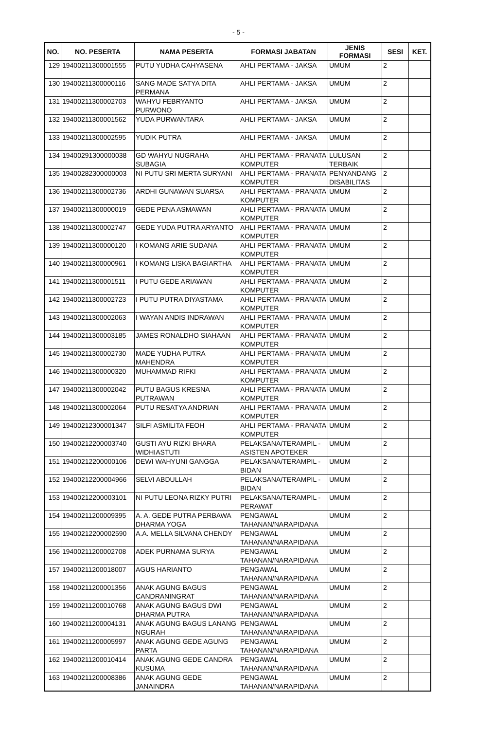- 5 -
| NO. | NO. PESERTA | NAMA PESERTA | FORMASI JABATAN | JENIS FORMASI | SESI | KET. |
| --- | --- | --- | --- | --- | --- | --- |
| 129 | 19400211300001555 | PUTU YUDHA CAHYASENA | AHLI PERTAMA - JAKSA | UMUM | 2 | |
| 130 | 19400211300000116 | SANG MADE SATYA DITA PERMANA | AHLI PERTAMA - JAKSA | UMUM | 2 | |
| 131 | 19400211300002703 | WAHYU FEBRYANTO PURWONO | AHLI PERTAMA - JAKSA | UMUM | 2 | |
| 132 | 19400211300001562 | YUDA PURWANTARA | AHLI PERTAMA - JAKSA | UMUM | 2 | |
| 133 | 19400211300002595 | YUDIK PUTRA | AHLI PERTAMA - JAKSA | UMUM | 2 | |
| 134 | 19400291300000038 | GD WAHYU NUGRAHA SUBAGIA | AHLI PERTAMA - PRANATA KOMPUTER | LULUSAN TERBAIK | 2 | |
| 135 | 19400282300000003 | NI PUTU SRI MERTA SURYANI | AHLI PERTAMA - PRANATA KOMPUTER | PENYANDANG DISABILITAS | 2 | |
| 136 | 19400211300002736 | ARDHI GUNAWAN SUARSA | AHLI PERTAMA - PRANATA KOMPUTER | UMUM | 2 | |
| 137 | 19400211300000019 | GEDE PENA ASMAWAN | AHLI PERTAMA - PRANATA KOMPUTER | UMUM | 2 | |
| 138 | 19400211300002747 | GEDE YUDA PUTRA ARYANTO | AHLI PERTAMA - PRANATA KOMPUTER | UMUM | 2 | |
| 139 | 19400211300000120 | I KOMANG ARIE SUDANA | AHLI PERTAMA - PRANATA KOMPUTER | UMUM | 2 | |
| 140 | 19400211300000961 | I KOMANG LISKA BAGIARTHA | AHLI PERTAMA - PRANATA KOMPUTER | UMUM | 2 | |
| 141 | 19400211300001511 | I PUTU GEDE ARIAWAN | AHLI PERTAMA - PRANATA KOMPUTER | UMUM | 2 | |
| 142 | 19400211300002723 | I PUTU PUTRA DIYASTAMA | AHLI PERTAMA - PRANATA KOMPUTER | UMUM | 2 | |
| 143 | 19400211300002063 | I WAYAN ANDIS INDRAWAN | AHLI PERTAMA - PRANATA KOMPUTER | UMUM | 2 | |
| 144 | 19400211300003185 | JAMES RONALDHO SIAHAAN | AHLI PERTAMA - PRANATA KOMPUTER | UMUM | 2 | |
| 145 | 19400211300002730 | MADE YUDHA PUTRA MAHENDRA | AHLI PERTAMA - PRANATA KOMPUTER | UMUM | 2 | |
| 146 | 19400211300000320 | MUHAMMAD RIFKI | AHLI PERTAMA - PRANATA KOMPUTER | UMUM | 2 | |
| 147 | 19400211300002042 | PUTU BAGUS KRESNA PUTRAWAN | AHLI PERTAMA - PRANATA KOMPUTER | UMUM | 2 | |
| 148 | 19400211300002064 | PUTU RESATYA ANDRIAN | AHLI PERTAMA - PRANATA KOMPUTER | UMUM | 2 | |
| 149 | 19400212300001347 | SILFI ASMILITA FEOH | AHLI PERTAMA - PRANATA KOMPUTER | UMUM | 2 | |
| 150 | 19400212200003740 | GUSTI AYU RIZKI BHARA WIDHIASTUTI | PELAKSANA/TERAMPIL - ASISTEN APOTEKER | UMUM | 2 | |
| 151 | 19400212200000106 | DEWI WAHYUNI GANGGA | PELAKSANA/TERAMPIL - BIDAN | UMUM | 2 | |
| 152 | 19400212200004966 | SELVI ABDULLAH | PELAKSANA/TERAMPIL - BIDAN | UMUM | 2 | |
| 153 | 19400212200003101 | NI PUTU LEONA RIZKY PUTRI | PELAKSANA/TERAMPIL - PERAWAT | UMUM | 2 | |
| 154 | 19400211200009395 | A. A. GEDE PUTRA PERBAWA DHARMA YOGA | PENGAWAL TAHANAN/NARAPIDANA | UMUM | 2 | |
| 155 | 19400212200002590 | A.A. MELLA SILVANA CHENDY | PENGAWAL TAHANAN/NARAPIDANA | UMUM | 2 | |
| 156 | 19400211200002708 | ADEK PURNAMA SURYA | PENGAWAL TAHANAN/NARAPIDANA | UMUM | 2 | |
| 157 | 19400211200018007 | AGUS HARIANTO | PENGAWAL TAHANAN/NARAPIDANA | UMUM | 2 | |
| 158 | 19400211200001356 | ANAK AGUNG BAGUS CANDRANINGRAT | PENGAWAL TAHANAN/NARAPIDANA | UMUM | 2 | |
| 159 | 19400211200010768 | ANAK AGUNG BAGUS DWI DHARMA PUTRA | PENGAWAL TAHANAN/NARAPIDANA | UMUM | 2 | |
| 160 | 19400211200004131 | ANAK AGUNG BAGUS LANANG NGURAH | PENGAWAL TAHANAN/NARAPIDANA | UMUM | 2 | |
| 161 | 19400211200005997 | ANAK AGUNG GEDE AGUNG PARTA | PENGAWAL TAHANAN/NARAPIDANA | UMUM | 2 | |
| 162 | 19400211200010414 | ANAK AGUNG GEDE CANDRA KUSUMA | PENGAWAL TAHANAN/NARAPIDANA | UMUM | 2 | |
| 163 | 19400211200008386 | ANAK AGUNG GEDE JANAINDRA | PENGAWAL TAHANAN/NARAPIDANA | UMUM | 2 | |